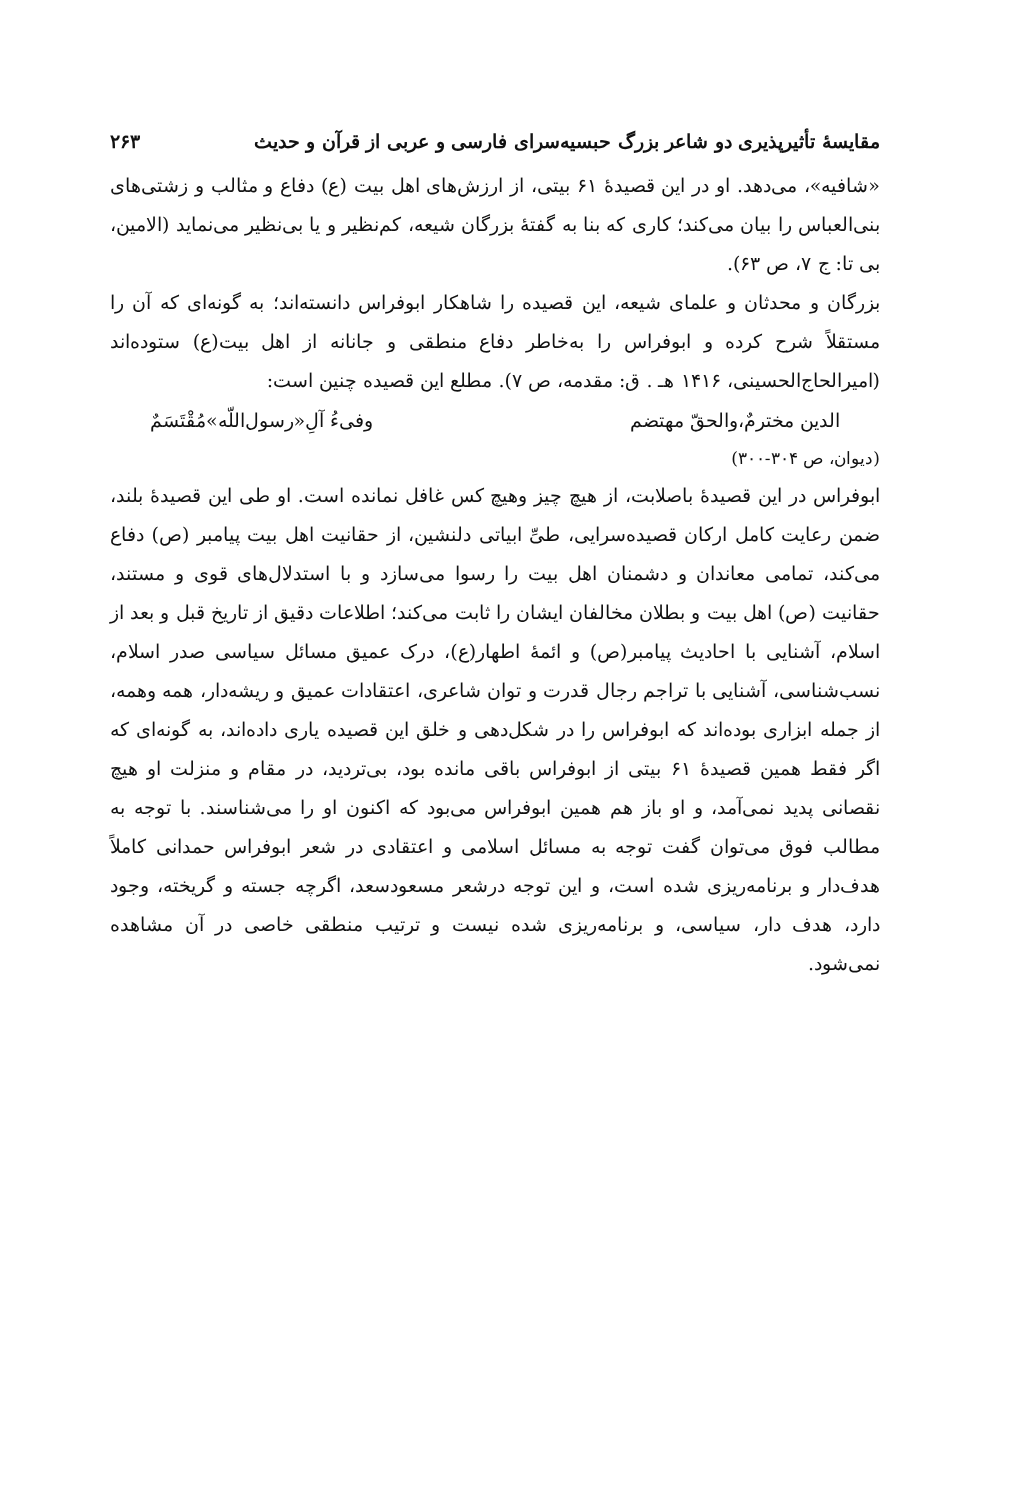مقایسهٔ تأثیرپذیری دو شاعر بزرگ حبسیه‌سرای فارسی و عربی از قرآن و حدیث ۲۶۳
«شافیه»، می‌دهد. او در این قصیدهٔ ۶۱ بیتی، از ارزش‌های اهل بیت (ع) دفاع و مثالب و زشتی‌های بنی‌العباس را بیان می‌کند؛ کاری که بنا به گفتهٔ بزرگان شیعه، کم‌نظیر و یا بی‌نظیر می‌نماید (الامین، بی تا: ج ۷، ص ۶۳).
بزرگان و محدثان و علمای شیعه، این قصیده را شاهکار ابوفراس دانسته‌اند؛ به گونه‌ای که آن را مستقلاً شرح کرده و ابوفراس را به‌خاطر دفاع منطقی و جانانه از اهل بیت(ع) ستوده‌اند (امیرالحاج‌الحسینی، ۱۴۱۶ هـ . ق: مقدمه، ص ۷). مطلع این قصیده چنین است:
الدین مخترمٌ،والحقّ مهتضم وفیءُ آلِ«رسول‌اللّه»مُقْتَسَمٌ
(دیوان، ص ۳۰۴-۳۰۰)
ابوفراس در این قصیدهٔ باصلابت، از هیچ چیز وهیچ کس غافل نمانده است. او طی این قصیدهٔ بلند، ضمن رعایت کامل ارکان قصیده‌سرایی، طیِّ ابیاتی دلنشین، از حقانیت اهل بیت پیامبر (ص) دفاع می‌کند، تمامی معاندان و دشمنان اهل بیت را رسوا می‌سازد و با استدلال‌های قوی و مستند، حقانیت (ص) اهل بیت و بطلان مخالفان ایشان را ثابت می‌کند؛ اطلاعات دقیق از تاریخ قبل و بعد از اسلام، آشنایی با احادیث پیامبر(ص) و ائمهٔ اطهار(ع)، درک عمیق مسائل سیاسی صدر اسلام، نسب‌شناسی، آشنایی با تراجم رجال قدرت و توان شاعری، اعتقادات عمیق و ریشه‌دار، همه وهمه، از جمله ابزاری بوده‌اند که ابوفراس را در شکل‌دهی و خلق این قصیده یاری داده‌اند، به گونه‌ای که اگر فقط همین قصیدهٔ ۶۱ بیتی از ابوفراس باقی مانده بود، بی‌تردید، در مقام و منزلت او هیچ نقصانی پدید نمی‌آمد، و او باز هم همین ابوفراس می‌بود که اکنون او را می‌شناسند. با توجه به مطالب فوق می‌توان گفت توجه به مسائل اسلامی و اعتقادی در شعر ابوفراس حمدانی کاملاً هدف‌دار و برنامه‌ریزی شده است، و این توجه درشعر مسعودسعد، اگرچه جسته و گریخته، وجود دارد، هدف دار، سیاسی، و برنامه‌ریزی شده نیست و ترتیب منطقی خاصی در آن مشاهده نمی‌شود.